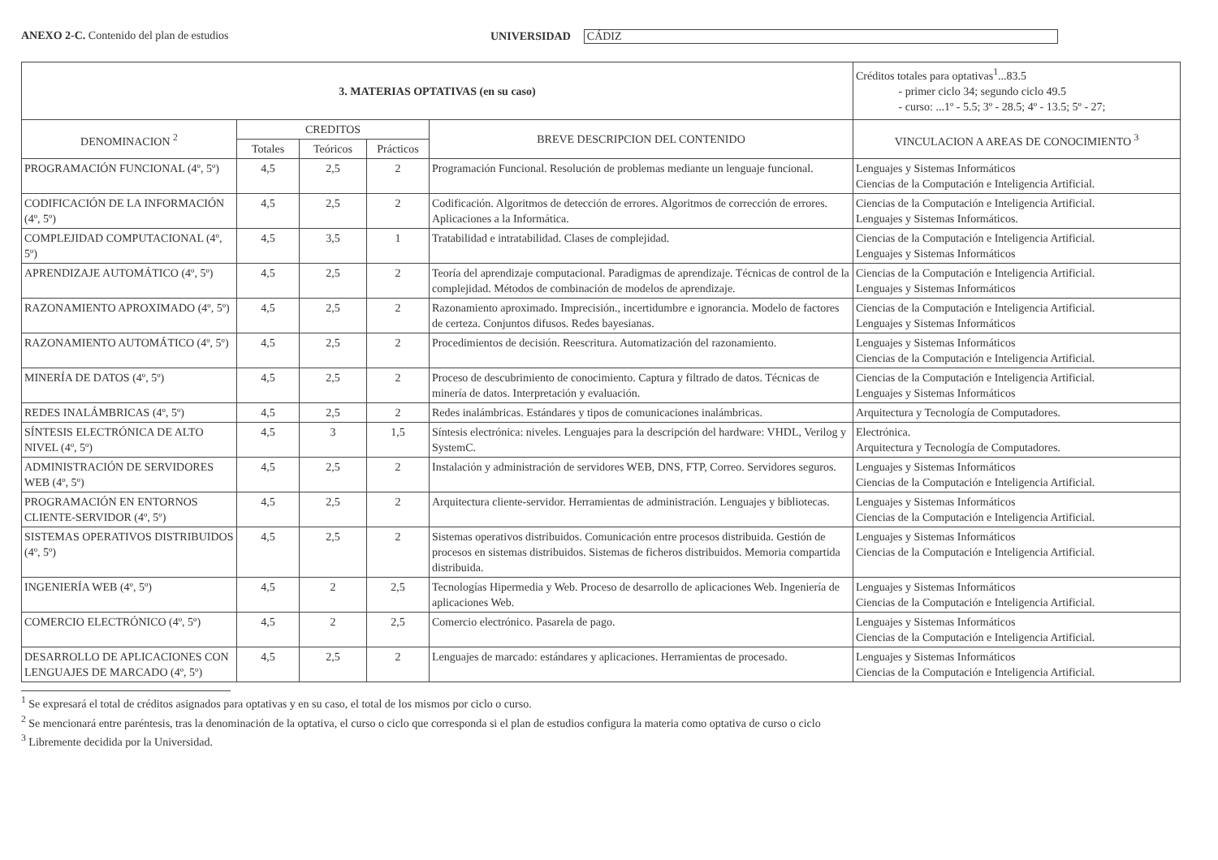ANEXO 2-C. Contenido del plan de estudios UNIVERSIDAD CÁDIZ
| 3. MATERIAS OPTATIVAS (en su caso) | | | | | Créditos totales para optativas<sup>1</sup>...83.5 - primer ciclo 34; segundo ciclo 49.5 - curso: ...1º - 5.5; 3º - 28.5; 4º - 13.5; 5º - 27; |
| DENOMINACION <sup>2</sup> | CREDITOS | | | BREVE DESCRIPCION DEL CONTENIDO | VINCULACION A AREAS DE CONOCIMIENTO <sup>3</sup> |
| | Totales | Teóricos | Prácticos | | |
| PROGRAMACIÓN FUNCIONAL (4º, 5º) | 4,5 | 2,5 | 2 | Programación Funcional. Resolución de problemas mediante un lenguaje funcional. | Lenguajes y Sistemas Informáticos Ciencias de la Computación e Inteligencia Artificial. |
| CODIFICACIÓN DE LA INFORMACIÓN (4º, 5º) | 4,5 | 2,5 | 2 | Codificación. Algoritmos de detección de errores. Algoritmos de corrección de errores. Aplicaciones a la Informática. | Ciencias de la Computación e Inteligencia Artificial. Lenguajes y Sistemas Informáticos. |
| COMPLEJIDAD COMPUTACIONAL (4º, 5º) | 4,5 | 3,5 | 1 | Tratabilidad e intratabilidad. Clases de complejidad. | Ciencias de la Computación e Inteligencia Artificial. Lenguajes y Sistemas Informáticos |
| APRENDIZAJE AUTOMÁTICO (4º, 5º) | 4,5 | 2,5 | 2 | Teoría del aprendizaje computacional. Paradigmas de aprendizaje. Técnicas de control de la complejidad. Métodos de combinación de modelos de aprendizaje. | Ciencias de la Computación e Inteligencia Artificial. Lenguajes y Sistemas Informáticos |
| RAZONAMIENTO APROXIMADO (4º, 5º) | 4,5 | 2,5 | 2 | Razonamiento aproximado. Imprecisión., incertidumbre e ignorancia. Modelo de factores de certeza. Conjuntos difusos. Redes bayesianas. | Ciencias de la Computación e Inteligencia Artificial. Lenguajes y Sistemas Informáticos |
| RAZONAMIENTO AUTOMÁTICO (4º, 5º) | 4,5 | 2,5 | 2 | Procedimientos de decisión. Reescritura. Automatización del razonamiento. | Lenguajes y Sistemas Informáticos Ciencias de la Computación e Inteligencia Artificial. |
| MINERÍA DE DATOS (4º, 5º) | 4,5 | 2,5 | 2 | Proceso de descubrimiento de conocimiento. Captura y filtrado de datos. Técnicas de minería de datos. Interpretación y evaluación. | Ciencias de la Computación e Inteligencia Artificial. Lenguajes y Sistemas Informáticos |
| REDES INALÁMBRICAS (4º, 5º) | 4,5 | 2,5 | 2 | Redes inalámbricas. Estándares y tipos de comunicaciones inalámbricas. | Arquitectura y Tecnología de Computadores. |
| SÍNTESIS ELECTRÓNICA DE ALTO NIVEL (4º, 5º) | 4,5 | 3 | 1,5 | Síntesis electrónica: niveles. Lenguajes para la descripción del hardware: VHDL, Verilog y SystemC. | Electrónica. Arquitectura y Tecnología de Computadores. |
| ADMINISTRACIÓN DE SERVIDORES WEB (4º, 5º) | 4,5 | 2,5 | 2 | Instalación y administración de servidores WEB, DNS, FTP, Correo. Servidores seguros. | Lenguajes y Sistemas Informáticos Ciencias de la Computación e Inteligencia Artificial. |
| PROGRAMACIÓN EN ENTORNOS CLIENTE-SERVIDOR (4º, 5º) | 4,5 | 2,5 | 2 | Arquitectura cliente-servidor. Herramientas de administración. Lenguajes y bibliotecas. | Lenguajes y Sistemas Informáticos Ciencias de la Computación e Inteligencia Artificial. |
| SISTEMAS OPERATIVOS DISTRIBUIDOS (4º, 5º) | 4,5 | 2,5 | 2 | Sistemas operativos distribuidos. Comunicación entre procesos distribuida. Gestión de procesos en sistemas distribuidos. Sistemas de ficheros distribuidos. Memoria compartida distribuida. | Lenguajes y Sistemas Informáticos Ciencias de la Computación e Inteligencia Artificial. |
| INGENIERÍA WEB (4º, 5º) | 4,5 | 2 | 2,5 | Tecnologías Hipermedia y Web. Proceso de desarrollo de aplicaciones Web. Ingeniería de aplicaciones Web. | Lenguajes y Sistemas Informáticos Ciencias de la Computación e Inteligencia Artificial. |
| COMERCIO ELECTRÓNICO (4º, 5º) | 4,5 | 2 | 2,5 | Comercio electrónico. Pasarela de pago. | Lenguajes y Sistemas Informáticos Ciencias de la Computación e Inteligencia Artificial. |
| DESARROLLO DE APLICACIONES CON LENGUAJES DE MARCADO (4º, 5º) | 4,5 | 2,5 | 2 | Lenguajes de marcado: estándares y aplicaciones. Herramientas de procesado. | Lenguajes y Sistemas Informáticos Ciencias de la Computación e Inteligencia Artificial. |
<sup>1</sup> Se expresará el total de créditos asignados para optativas y en su caso, el total de los mismos por ciclo o curso.
<sup>2</sup> Se mencionará entre paréntesis, tras la denominación de la optativa, el curso o ciclo que corresponda si el plan de estudios configura la materia como optativa de curso o ciclo
<sup>3</sup> Libremente decidida por la Universidad.